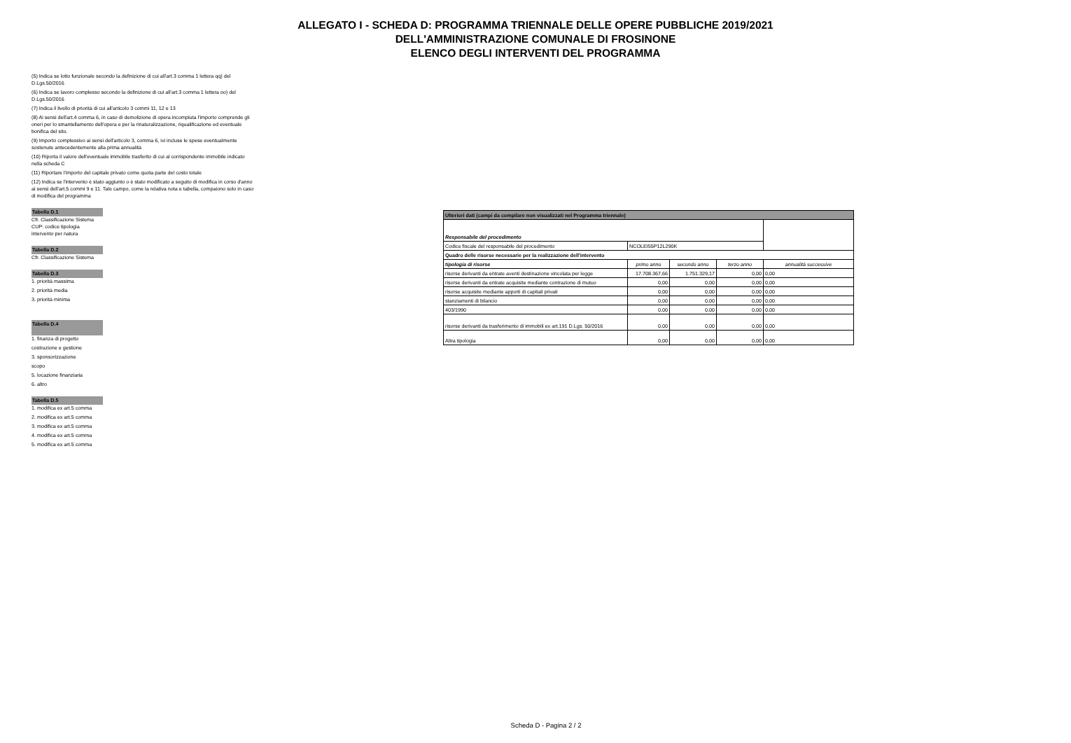ALLEGATO I - SCHEDA D: PROGRAMMA TRIENNALE DELLE OPERE PUBBLICHE 2019/2021
DELL'AMMINISTRAZIONE COMUNALE DI FROSINONE
ELENCO DEGLI INTERVENTI DEL PROGRAMMA
(5) Indica se lotto funzionale secondo la definizione di cui all'art.3 comma 1 lettera qq) del D.Lgs.50/2016
(6) Indica se lavoro complesso secondo la definizione di cui all'art.3 comma 1 lettera oo) del D.Lgs.50/2016
(7) Indica il livello di priorità di cui all'articolo 3 commi 11, 12 e 13
(8) Ai sensi dell'art.4 comma 6, in caso di demolizione di opera incompiuta l'importo comprende gli oneri per lo smantellamento dell'opera e per la rinaturalizzazione, riqualificazione ed eventuale bonifica del sito.
(9) Importo complessivo ai sensi dell'articolo 3, comma 6, ivi incluse le spese eventualmente sostenute antecedentemente alla prima annualità
(10) Riporta il valore dell'eventuale immobile trasferito di cui al corrispondente immobile indicato nella scheda C
(11) Riportare l'importo del capitale privato come quota parte del costo totale
(12) Indica se l'intervento è stato aggiunto o è stato modificato a seguito di modifica in corso d'anno ai sensi dell'art.5 commi 9 e 11. Tale campo, come la relativa nota e tabella, compaiono solo in caso di modifica del programma
Tabella D.1
Cfr. Classificazione Sistema
CUP: codice tipologia
intervento per natura
Tabella D.2
Cfr. Classificazione Sistema
Tabella D.3
1. priorità massima
2. priorità media
3. priorità minima
Tabella D.4
1. finanza di progetto
costruzione e gestione
3. sponsorizzazione
scopo
5. locazione finanziaria
6. altro
Tabella D.5
1. modifica ex art.5 comma
2. modifica ex art.5 comma
3. modifica ex art.5 comma
4. modifica ex art.5 comma
5. modifica ex art.5 comma
| Ulteriori dati (campi da compilare non visualizzati nel Programma triennale) | | | | |
| Responsabile del procedimento | | | | |
| Codice fiscale del responsabile del procedimento | NCOLEI55P12L290K | | | |
| Quadro delle risorse necessarie per la realizzazione dell'intervento | | | | |
| tipologia di risorse | primo anno | secondo anno | terzo anno | annualità successive |
| risorse derivanti da entrate aventi destinazione vincolata per legge | 17.708.367,66 | 1.751.329,17 | 0,00 | 0,00 |
| risorse derivanti da entrate acquisite mediante contrazione di mutuo | 0,00 | 0,00 | 0,00 | 0,00 |
| risorse acquisite mediante apporti di capitali privati | 0,00 | 0,00 | 0,00 | 0,00 |
| stanziamenti di bilancio | 0,00 | 0,00 | 0,00 | 0,00 |
| 403/1990 | 0,00 | 0,00 | 0,00 | 0,00 |
| risorse derivanti da trasferimento di immobili ex art.191 D.Lgs. 50/2016 | 0,00 | 0,00 | 0,00 | 0,00 |
| Altra tipologia | 0,00 | 0,00 | 0,00 | 0,00 |
Scheda D - Pagina 2 / 2